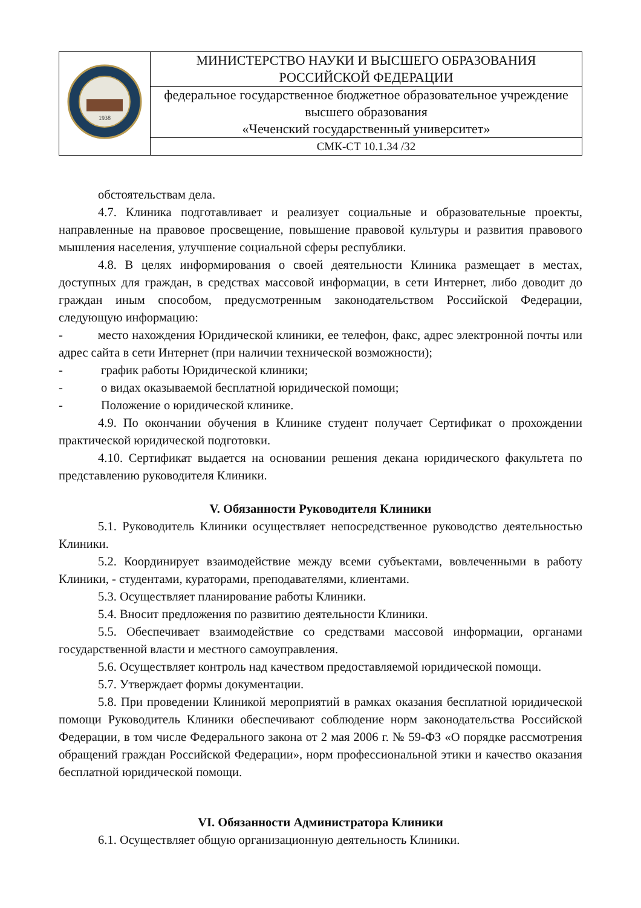| 1938 | МИНИСТЕРСТВО НАУКИ И ВЫСШЕГО ОБРАЗОВАНИЯ РОССИЙСКОЙ ФЕДЕРАЦИИ |
| | федеральное государственное бюджетное образовательное учреждение высшего образования «Чеченский государственный университет» |
| | СМК-СТ 10.1.34 /32 |
обстоятельствам дела.
4.7. Клиника подготавливает и реализует социальные и образовательные проекты, направленные на правовое просвещение, повышение правовой культуры и развития правового мышления населения, улучшение социальной сферы республики.
4.8. В целях информирования о своей деятельности Клиника размещает в местах, доступных для граждан, в средствах массовой информации, в сети Интернет, либо доводит до граждан иным способом, предусмотренным законодательством Российской Федерации, следующую информацию:
- место нахождения Юридической клиники, ее телефон, факс, адрес электронной почты или адрес сайта в сети Интернет (при наличии технической возможности);
- график работы Юридической клиники;
- о видах оказываемой бесплатной юридической помощи;
- Положение о юридической клинике.
4.9. По окончании обучения в Клинике студент получает Сертификат о прохождении практической юридической подготовки.
4.10. Сертификат выдается на основании решения декана юридического факультета по представлению руководителя Клиники.
V. Обязанности Руководителя Клиники
5.1. Руководитель Клиники осуществляет непосредственное руководство деятельностью Клиники.
5.2. Координирует взаимодействие между всеми субъектами, вовлеченными в работу Клиники, - студентами, кураторами, преподавателями, клиентами.
5.3. Осуществляет планирование работы Клиники.
5.4. Вносит предложения по развитию деятельности Клиники.
5.5. Обеспечивает взаимодействие со средствами массовой информации, органами государственной власти и местного самоуправления.
5.6. Осуществляет контроль над качеством предоставляемой юридической помощи.
5.7. Утверждает формы документации.
5.8. При проведении Клиникой мероприятий в рамках оказания бесплатной юридической помощи Руководитель Клиники обеспечивают соблюдение норм законодательства Российской Федерации, в том числе Федерального закона от 2 мая 2006 г. № 59-ФЗ «О порядке рассмотрения обращений граждан Российской Федерации», норм профессиональной этики и качество оказания бесплатной юридической помощи.
VI. Обязанности Администратора Клиники
6.1. Осуществляет общую организационную деятельность Клиники.